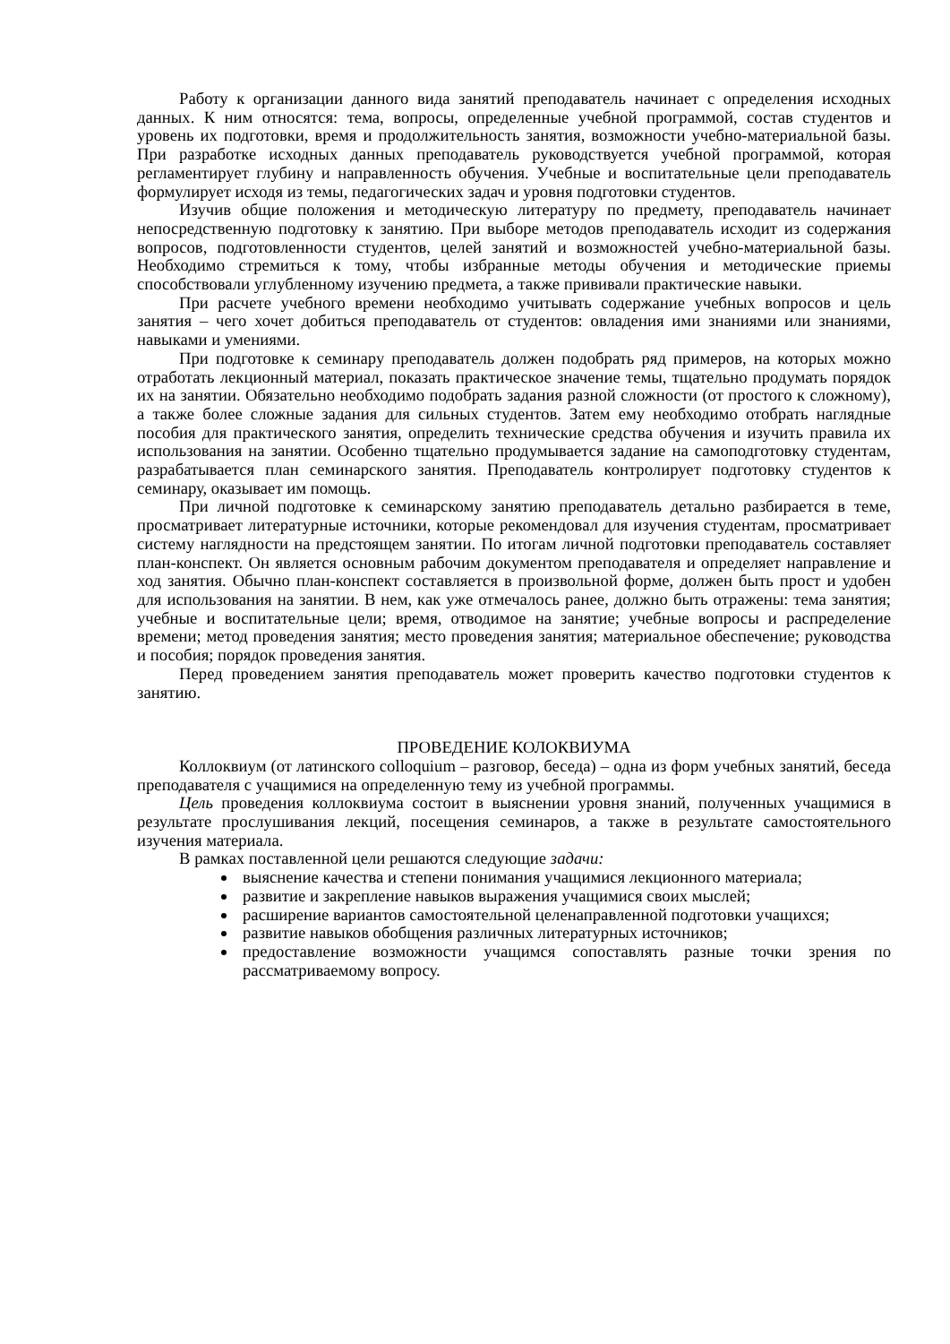Работу к организации данного вида занятий преподаватель начинает с определения исходных данных. К ним относятся: тема, вопросы, определенные учебной программой, состав студентов и уровень их подготовки, время и продолжительность занятия, возможности учебно-материальной базы. При разработке исходных данных преподаватель руководствуется учебной программой, которая регламентирует глубину и направленность обучения. Учебные и воспитательные цели преподаватель формулирует исходя из темы, педагогических задач и уровня подготовки студентов.
Изучив общие положения и методическую литературу по предмету, преподаватель начинает непосредственную подготовку к занятию. При выборе методов преподаватель исходит из содержания вопросов, подготовленности студентов, целей занятий и возможностей учебно-материальной базы. Необходимо стремиться к тому, чтобы избранные методы обучения и методические приемы способствовали углубленному изучению предмета, а также прививали практические навыки.
При расчете учебного времени необходимо учитывать содержание учебных вопросов и цель занятия – чего хочет добиться преподаватель от студентов: овладения ими знаниями или знаниями, навыками и умениями.
При подготовке к семинару преподаватель должен подобрать ряд примеров, на которых можно отработать лекционный материал, показать практическое значение темы, тщательно продумать порядок их на занятии. Обязательно необходимо подобрать задания разной сложности (от простого к сложному), а также более сложные задания для сильных студентов. Затем ему необходимо отобрать наглядные пособия для практического занятия, определить технические средства обучения и изучить правила их использования на занятии. Особенно тщательно продумывается задание на самоподготовку студентам, разрабатывается план семинарского занятия. Преподаватель контролирует подготовку студентов к семинару, оказывает им помощь.
При личной подготовке к семинарскому занятию преподаватель детально разбирается в теме, просматривает литературные источники, которые рекомендовал для изучения студентам, просматривает систему наглядности на предстоящем занятии. По итогам личной подготовки преподаватель составляет план-конспект. Он является основным рабочим документом преподавателя и определяет направление и ход занятия. Обычно план-конспект составляется в произвольной форме, должен быть прост и удобен для использования на занятии. В нем, как уже отмечалось ранее, должно быть отражены: тема занятия; учебные и воспитательные цели; время, отводимое на занятие; учебные вопросы и распределение времени; метод проведения занятия; место проведения занятия; материальное обеспечение; руководства и пособия; порядок проведения занятия.
Перед проведением занятия преподаватель может проверить качество подготовки студентов к занятию.
ПРОВЕДЕНИЕ КОЛОКВИУМА
Коллоквиум (от латинского colloquium – разговор, беседа) – одна из форм учебных занятий, беседа преподавателя с учащимися на определенную тему из учебной программы.
Цель проведения коллоквиума состоит в выяснении уровня знаний, полученных учащимися в результате прослушивания лекций, посещения семинаров, а также в результате самостоятельного изучения материала.
В рамках поставленной цели решаются следующие задачи:
выяснение качества и степени понимания учащимися лекционного материала;
развитие и закрепление навыков выражения учащимися своих мыслей;
расширение вариантов самостоятельной целенаправленной подготовки учащихся;
развитие навыков обобщения различных литературных источников;
предоставление возможности учащимся сопоставлять разные точки зрения по рассматриваемому вопросу.